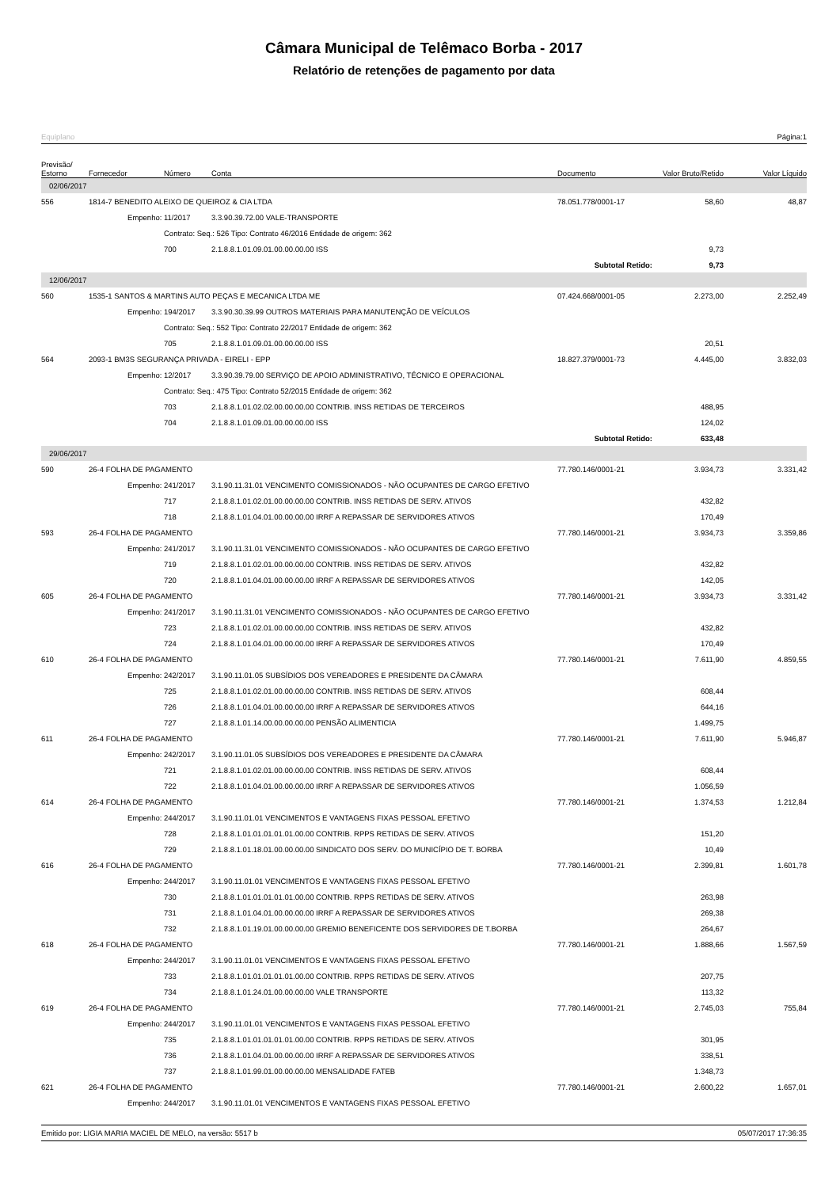Câmara Municipal de Telêmaco Borba - 2017
Relatório de retenções de pagamento por data
Equiplano Página:1
| Previsão/ Estorno | Fornecedor | Número | Conta | Documento | Valor Bruto/Retido | Valor Líquido |
| --- | --- | --- | --- | --- | --- | --- |
| 02/06/2017 | | | | | | |
| 556 | 1814-7 BENEDITO ALEIXO DE QUEIROZ & CIA LTDA | | | 78.051.778/0001-17 | 58,60 | 48,87 |
| | Empenho: | 11/2017 | 3.3.90.39.72.00 VALE-TRANSPORTE | | | |
| | | Contrato: Seq.: 526 Tipo: Contrato 46/2016 Entidade de origem: 362 | | | | |
| | | 700 | 2.1.8.8.1.01.09.01.00.00.00.00 ISS | | 9,73 | |
| | | | | Subtotal Retido: | 9,73 | |
| 12/06/2017 | | | | | | |
| 560 | 1535-1 SANTOS & MARTINS AUTO PEÇAS E MECANICA LTDA ME | | | 07.424.668/0001-05 | 2.273,00 | 2.252,49 |
| | Empenho: | 194/2017 | 3.3.90.30.39.99 OUTROS MATERIAIS PARA MANUTENÇÃO DE VEÍCULOS | | | |
| | | Contrato: Seq.: 552 Tipo: Contrato 22/2017 Entidade de origem: 362 | | | | |
| | | 705 | 2.1.8.8.1.01.09.01.00.00.00.00 ISS | | 20,51 | |
| 564 | 2093-1 BM3S SEGURANÇA PRIVADA - EIRELI - EPP | | | 18.827.379/0001-73 | 4.445,00 | 3.832,03 |
| | Empenho: | 12/2017 | 3.3.90.39.79.00 SERVIÇO DE APOIO ADMINISTRATIVO, TÉCNICO E OPERACIONAL | | | |
| | | Contrato: Seq.: 475 Tipo: Contrato 52/2015 Entidade de origem: 362 | | | | |
| | | 703 | 2.1.8.8.1.01.02.02.00.00.00.00 CONTRIB. INSS RETIDAS DE TERCEIROS | | 488,95 | |
| | | 704 | 2.1.8.8.1.01.09.01.00.00.00.00 ISS | | 124,02 | |
| | | | | Subtotal Retido: | 633,48 | |
| 29/06/2017 | | | | | | |
| 590 | 26-4 FOLHA DE PAGAMENTO | | | 77.780.146/0001-21 | 3.934,73 | 3.331,42 |
| | Empenho: | 241/2017 | 3.1.90.11.31.01 VENCIMENTO COMISSIONADOS - NÃO OCUPANTES DE CARGO EFETIVO | | | |
| | | 717 | 2.1.8.8.1.01.02.01.00.00.00.00 CONTRIB. INSS RETIDAS DE SERV. ATIVOS | | 432,82 | |
| | | 718 | 2.1.8.8.1.01.04.01.00.00.00.00 IRRF A REPASSAR DE SERVIDORES ATIVOS | | 170,49 | |
| 593 | 26-4 FOLHA DE PAGAMENTO | | | 77.780.146/0001-21 | 3.934,73 | 3.359,86 |
| | Empenho: | 241/2017 | 3.1.90.11.31.01 VENCIMENTO COMISSIONADOS - NÃO OCUPANTES DE CARGO EFETIVO | | | |
| | | 719 | 2.1.8.8.1.01.02.01.00.00.00.00 CONTRIB. INSS RETIDAS DE SERV. ATIVOS | | 432,82 | |
| | | 720 | 2.1.8.8.1.01.04.01.00.00.00.00 IRRF A REPASSAR DE SERVIDORES ATIVOS | | 142,05 | |
| 605 | 26-4 FOLHA DE PAGAMENTO | | | 77.780.146/0001-21 | 3.934,73 | 3.331,42 |
| | Empenho: | 241/2017 | 3.1.90.11.31.01 VENCIMENTO COMISSIONADOS - NÃO OCUPANTES DE CARGO EFETIVO | | | |
| | | 723 | 2.1.8.8.1.01.02.01.00.00.00.00 CONTRIB. INSS RETIDAS DE SERV. ATIVOS | | 432,82 | |
| | | 724 | 2.1.8.8.1.01.04.01.00.00.00.00 IRRF A REPASSAR DE SERVIDORES ATIVOS | | 170,49 | |
| 610 | 26-4 FOLHA DE PAGAMENTO | | | 77.780.146/0001-21 | 7.611,90 | 4.859,55 |
| | Empenho: | 242/2017 | 3.1.90.11.01.05 SUBSÍDIOS DOS VEREADORES E PRESIDENTE DA CÂMARA | | | |
| | | 725 | 2.1.8.8.1.01.02.01.00.00.00.00 CONTRIB. INSS RETIDAS DE SERV. ATIVOS | | 608,44 | |
| | | 726 | 2.1.8.8.1.01.04.01.00.00.00.00 IRRF A REPASSAR DE SERVIDORES ATIVOS | | 644,16 | |
| | | 727 | 2.1.8.8.1.01.14.00.00.00.00.00 PENSÃO ALIMENTICIA | | 1.499,75 | |
| 611 | 26-4 FOLHA DE PAGAMENTO | | | 77.780.146/0001-21 | 7.611,90 | 5.946,87 |
| | Empenho: | 242/2017 | 3.1.90.11.01.05 SUBSÍDIOS DOS VEREADORES E PRESIDENTE DA CÂMARA | | | |
| | | 721 | 2.1.8.8.1.01.02.01.00.00.00.00 CONTRIB. INSS RETIDAS DE SERV. ATIVOS | | 608,44 | |
| | | 722 | 2.1.8.8.1.01.04.01.00.00.00.00 IRRF A REPASSAR DE SERVIDORES ATIVOS | | 1.056,59 | |
| 614 | 26-4 FOLHA DE PAGAMENTO | | | 77.780.146/0001-21 | 1.374,53 | 1.212,84 |
| | Empenho: | 244/2017 | 3.1.90.11.01.01 VENCIMENTOS E VANTAGENS FIXAS PESSOAL EFETIVO | | | |
| | | 728 | 2.1.8.8.1.01.01.01.01.01.00.00 CONTRIB. RPPS RETIDAS DE SERV. ATIVOS | | 151,20 | |
| | | 729 | 2.1.8.8.1.01.18.01.00.00.00.00 SINDICATO DOS SERV. DO MUNICÍPIO DE T. BORBA | | 10,49 | |
| 616 | 26-4 FOLHA DE PAGAMENTO | | | 77.780.146/0001-21 | 2.399,81 | 1.601,78 |
| | Empenho: | 244/2017 | 3.1.90.11.01.01 VENCIMENTOS E VANTAGENS FIXAS PESSOAL EFETIVO | | | |
| | | 730 | 2.1.8.8.1.01.01.01.01.01.00.00 CONTRIB. RPPS RETIDAS DE SERV. ATIVOS | | 263,98 | |
| | | 731 | 2.1.8.8.1.01.04.01.00.00.00.00 IRRF A REPASSAR DE SERVIDORES ATIVOS | | 269,38 | |
| | | 732 | 2.1.8.8.1.01.19.01.00.00.00.00 GREMIO BENEFICENTE DOS SERVIDORES DE T.BORBA | | 264,67 | |
| 618 | 26-4 FOLHA DE PAGAMENTO | | | 77.780.146/0001-21 | 1.888,66 | 1.567,59 |
| | Empenho: | 244/2017 | 3.1.90.11.01.01 VENCIMENTOS E VANTAGENS FIXAS PESSOAL EFETIVO | | | |
| | | 733 | 2.1.8.8.1.01.01.01.01.01.00.00 CONTRIB. RPPS RETIDAS DE SERV. ATIVOS | | 207,75 | |
| | | 734 | 2.1.8.8.1.01.24.01.00.00.00.00 VALE TRANSPORTE | | 113,32 | |
| 619 | 26-4 FOLHA DE PAGAMENTO | | | 77.780.146/0001-21 | 2.745,03 | 755,84 |
| | Empenho: | 244/2017 | 3.1.90.11.01.01 VENCIMENTOS E VANTAGENS FIXAS PESSOAL EFETIVO | | | |
| | | 735 | 2.1.8.8.1.01.01.01.01.01.00.00 CONTRIB. RPPS RETIDAS DE SERV. ATIVOS | | 301,95 | |
| | | 736 | 2.1.8.8.1.01.04.01.00.00.00.00 IRRF A REPASSAR DE SERVIDORES ATIVOS | | 338,51 | |
| | | 737 | 2.1.8.8.1.01.99.01.00.00.00.00 MENSALIDADE FATEB | | 1.348,73 | |
| 621 | 26-4 FOLHA DE PAGAMENTO | | | 77.780.146/0001-21 | 2.600,22 | 1.657,01 |
| | Empenho: | 244/2017 | 3.1.90.11.01.01 VENCIMENTOS E VANTAGENS FIXAS PESSOAL EFETIVO | | | |
Emitido por: LIGIA MARIA MACIEL DE MELO, na versão: 5517 b 05/07/2017 17:36:35